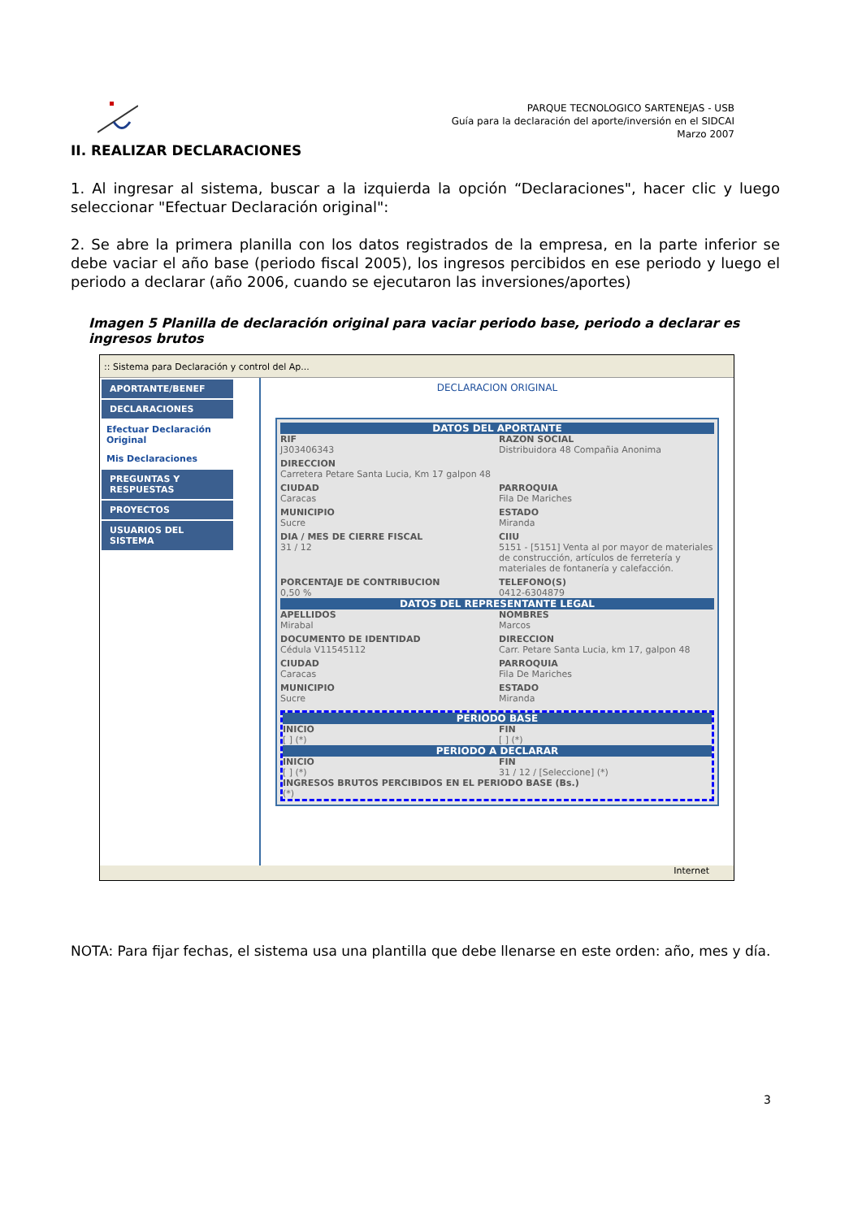PARQUE TECNOLOGICO SARTENEJAS - USB
Guía para la declaración del aporte/inversión en el SIDCAI
Marzo 2007
II. REALIZAR DECLARACIONES
1. Al ingresar al sistema, buscar a la izquierda la opción “Declaraciones", hacer clic y luego seleccionar "Efectuar Declaración original":
2. Se abre la primera planilla con los datos registrados de la empresa, en la parte inferior se debe vaciar el año base (periodo fiscal 2005), los ingresos percibidos en ese periodo y luego el periodo a declarar (año 2006, cuando se ejecutaron las inversiones/aportes)
Imagen 5 Planilla de declaración original para vaciar periodo base, periodo a declarar es ingresos brutos
:: Sistema para Declaración y control del Ap...
APORTANTE/BENEF
DECLARACIONES
Efectuar Declaración Original
Mis Declaraciones
PREGUNTAS Y RESPUESTAS
PROYECTOS
USUARIOS DEL SISTEMA
DECLARACION ORIGINAL
DATOS DEL APORTANTE
RIF
J303406343
RAZON SOCIAL
Distribuidora 48 Compañia Anonima
DIRECCION
Carretera Petare Santa Lucia, Km 17 galpon 48
CIUDAD
Caracas
PARROQUIA
Fila De Mariches
MUNICIPIO
Sucre
ESTADO
Miranda
DIA / MES DE CIERRE FISCAL
31 / 12
CIIU
5151 - [5151] Venta al por mayor de materiales de construcción, artículos de ferretería y materiales de fontanería y calefacción.
PORCENTAJE DE CONTRIBUCION
0,50 %
TELEFONO(S)
0412-6304879
DATOS DEL REPRESENTANTE LEGAL
APELLIDOS
Mirabal
NOMBRES
Marcos
DOCUMENTO DE IDENTIDAD
Cédula V11545112
DIRECCION
Carr. Petare Santa Lucia, km 17, galpon 48
CIUDAD
Caracas
PARROQUIA
Fila De Mariches
MUNICIPIO
Sucre
ESTADO
Miranda
PERIODO BASE
INICIO
[ ] (*)
FIN
[ ] (*)
PERIODO A DECLARAR
INICIO
[ ] (*)
FIN
31 / 12 / [Seleccione] (*)
INGRESOS BRUTOS PERCIBIDOS EN EL PERIODO BASE (Bs.)
(*)
Internet
NOTA: Para fijar fechas, el sistema usa una plantilla que debe llenarse en este orden: año, mes y día.
3